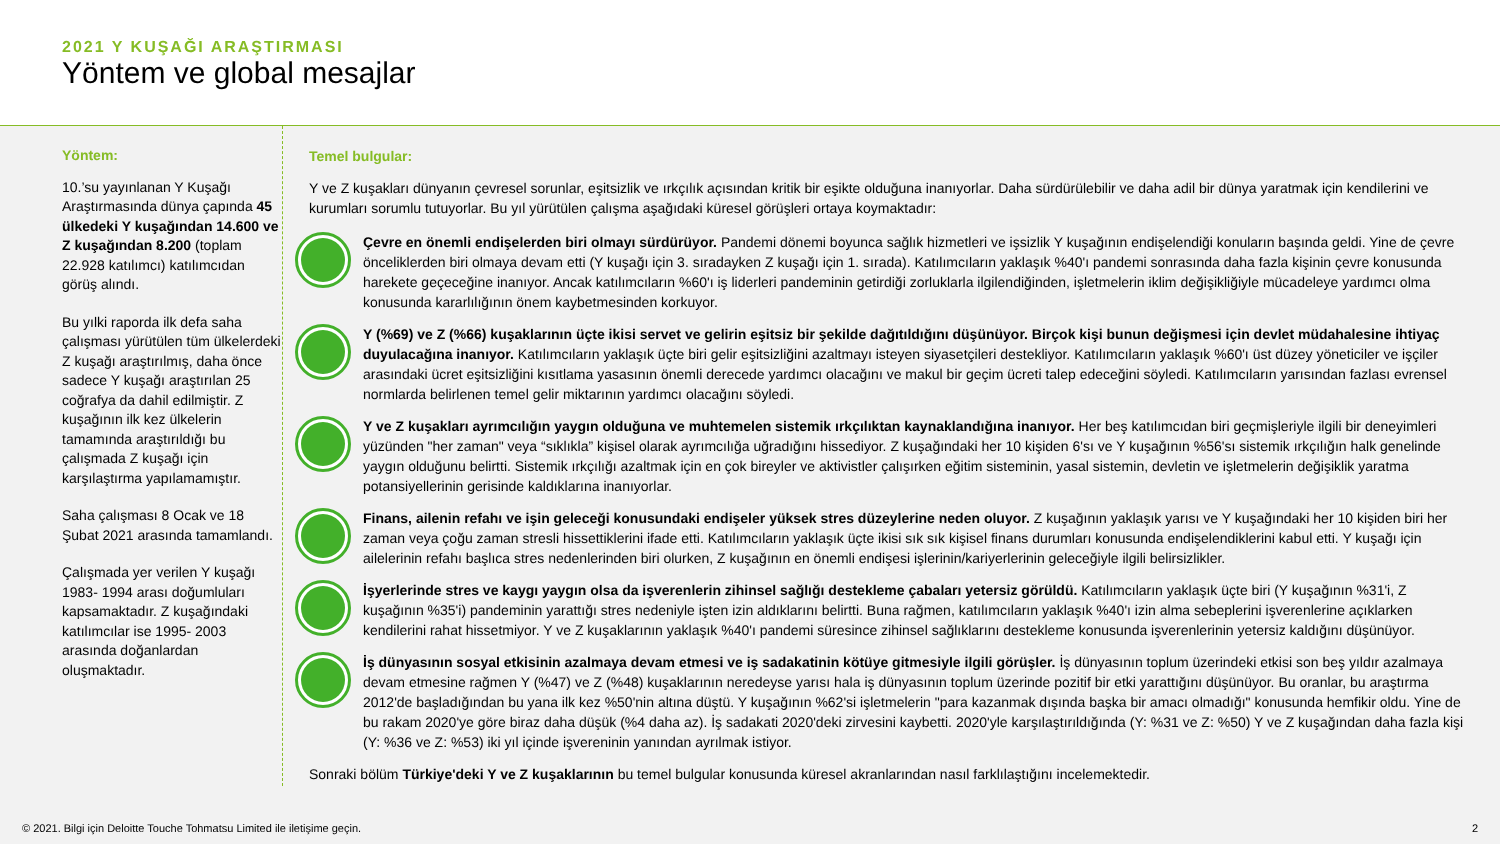2021 Y KUŞAĞI ARAŞTIRMASI
Yöntem ve global mesajlar
Yöntem:
10.’su yayınlanan Y Kuşağı Araştırmasında dünya çapında 45 ülkedeki Y kuşağından 14.600 ve Z kuşağından 8.200 (toplam 22.928 katılımcı) katılımcıdan görüş alındı.
Bu yılki raporda ilk defa saha çalışması yürütülen tüm ülkelerdeki Z kuşağı araştırılmış, daha önce sadece Y kuşağı araştırılan 25 coğrafya da dahil edilmiştir. Z kuşağının ilk kez ülkelerin tamamında araştırıldığı bu çalışmada Z kuşağı için karşılaştırma yapılamamıştır.
Saha çalışması 8 Ocak ve 18 Şubat 2021 arasında tamamlandı.
Çalışmada yer verilen Y kuşağı 1983- 1994 arası doğumluları kapsamaktadır. Z kuşağındaki katılımcılar ise 1995- 2003 arasında doğanlardan oluşmaktadır.
Temel bulgular:
Y ve Z kuşakları dünyanın çevresel sorunlar, eşitsizlik ve ırkçılık açısından kritik bir eşikte olduğuna inanıyorlar. Daha sürdürülebilir ve daha adil bir dünya yaratmak için kendilerini ve kurumları sorumlu tutuyorlar. Bu yıl yürütülen çalışma aşağıdaki küresel görüşleri ortaya koymaktadır:
Çevre en önemli endişelerden biri olmayı sürdürüyor. Pandemi dönemi boyunca sağlık hizmetleri ve işsizlik Y kuşağının endişelendiği konuların başında geldi. Yine de çevre önceliklerden biri olmaya devam etti (Y kuşağı için 3. sıradayken Z kuşağı için 1. sırada). Katılımcıların yaklaşık %40'ı pandemi sonrasında daha fazla kişinin çevre konusunda harekete geçeceğine inanıyor. Ancak katılımcıların %60'ı iş liderleri pandeminin getirdiği zorluklarla ilgilendiğinden, işletmelerin iklim değişikliğiyle mücadeleye yardımcı olma konusunda kararlılığının önem kaybetmesinden korkuyor.
Y (%69) ve Z (%66) kuşaklarının üçte ikisi servet ve gelirin eşitsiz bir şekilde dağıtıldığını düşünüyor. Birçok kişi bunun değişmesi için devlet müdahalesine ihtiyaç duyulacağına inanıyor. Katılımcıların yaklaşık üçte biri gelir eşitsizliğini azaltmayı isteyen siyasetçileri destekliyor. Katılımcıların yaklaşık %60'ı üst düzey yöneticiler ve işçiler arasındaki ücret eşitsizliğini kısıtlama yasasının önemli derecede yardımcı olacağını ve makul bir geçim ücreti talep edeceğini söyledi. Katılımcıların yarısından fazlası evrensel normlarda belirlenen temel gelir miktarının yardımcı olacağını söyledi.
Y ve Z kuşakları ayrımcılığın yaygın olduğuna ve muhtemelen sistemik ırkçılıktan kaynaklandığına inanıyor. Her beş katılımcıdan biri geçmişleriyle ilgili bir deneyimleri yüzünden "her zaman" veya “sıklıkla” kişisel olarak ayrımcılığa uğradığını hissediyor. Z kuşağındaki her 10 kişiden 6'sı ve Y kuşağının %56'sı sistemik ırkçılığın halk genelinde yaygın olduğunu belirtti. Sistemik ırkçılığı azaltmak için en çok bireyler ve aktivistler çalışırken eğitim sisteminin, yasal sistemin, devletin ve işletmelerin değişiklik yaratma potansiyellerinin gerisinde kaldıklarına inanıyorlar.
Finans, ailenin refahı ve işin geleceği konusundaki endişeler yüksek stres düzeylerine neden oluyor. Z kuşağının yaklaşık yarısı ve Y kuşağındaki her 10 kişiden biri her zaman veya çoğu zaman stresli hissettiklerini ifade etti. Katılımcıların yaklaşık üçte ikisi sık sık kişisel finans durumları konusunda endişelendiklerini kabul etti. Y kuşağı için ailelerinin refahı başlıca stres nedenlerinden biri olurken, Z kuşağının en önemli endişesi işlerinin/kariyerlerinin geleceğiyle ilgili belirsizlikler.
İşyerlerinde stres ve kaygı yaygın olsa da işverenlerin zihinsel sağlığı destekleme çabaları yetersiz görüldü. Katılımcıların yaklaşık üçte biri (Y kuşağının %31'i, Z kuşağının %35'i) pandeminin yarattığı stres nedeniyle işten izin aldıklarını belirtti. Buna rağmen, katılımcıların yaklaşık %40'ı izin alma sebeplerini işverenlerine açıklarken kendilerini rahat hissetmiyor. Y ve Z kuşaklarının yaklaşık %40'ı pandemi süresince zihinsel sağlıklarını destekleme konusunda işverenlerinin yetersiz kaldığını düşünüyor.
İş dünyasının sosyal etkisinin azalmaya devam etmesi ve iş sadakatinin kötüye gitmesiyle ilgili görüşler. İş dünyasının toplum üzerindeki etkisi son beş yıldır azalmaya devam etmesine rağmen Y (%47) ve Z (%48) kuşaklarının neredeyse yarısı hala iş dünyasının toplum üzerinde pozitif bir etki yarattığını düşünüyor. Bu oranlar, bu araştırma 2012'de başladığından bu yana ilk kez %50'nin altına düştü. Y kuşağının %62'si işletmelerin "para kazanmak dışında başka bir amacı olmadığı" konusunda hemfikir oldu. Yine de bu rakam 2020'ye göre biraz daha düşük (%4 daha az). İş sadakati 2020'deki zirvesini kaybetti. 2020'yle karşılaştırıldığında (Y: %31 ve Z: %50) Y ve Z kuşağından daha fazla kişi (Y: %36 ve Z: %53) iki yıl içinde işvereninin yanından ayrılmak istiyor.
Sonraki bölüm Türkiye'deki Y ve Z kuşaklarının bu temel bulgular konusunda küresel akranlarından nasıl farklılaştığını incelemektedir.
© 2021. Bilgi için Deloitte Touche Tohmatsu Limited ile iletişime geçin. 2